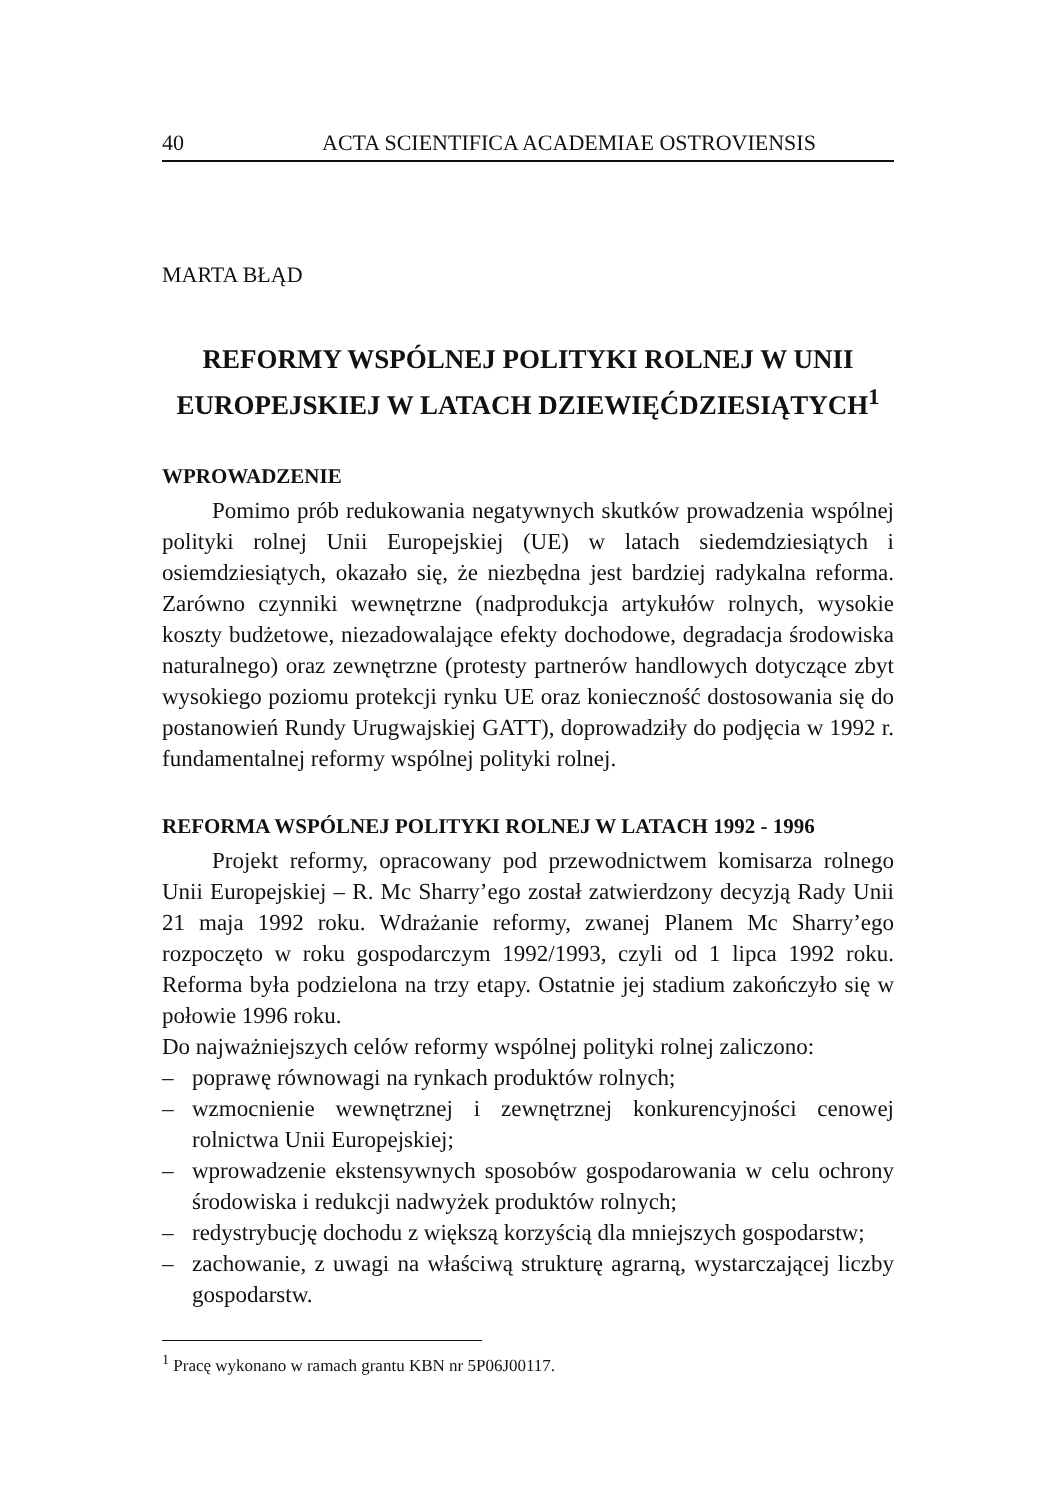40 ACTA SCIENTIFICA ACADEMIAE OSTROVIENSIS
MARTA BŁĄD
REFORMY WSPÓLNEJ POLITYKI ROLNEJ W UNII
EUROPEJSKIEJ W LATACH DZIEWIĘĆDZIESIĄTYCH<sup>1</sup>
WPROWADZENIE
Pomimo prób redukowania negatywnych skutków prowadzenia wspólnej polityki rolnej Unii Europejskiej (UE) w latach siedemdziesiątych i osiemdziesiątych, okazało się, że niezbędna jest bardziej radykalna reforma. Zarówno czynniki wewnętrzne (nadprodukcja artykułów rolnych, wysokie koszty budżetowe, niezadowalające efekty dochodowe, degradacja środowiska naturalnego) oraz zewnętrzne (protesty partnerów handlowych dotyczące zbyt wysokiego poziomu protekcji rynku UE oraz konieczność dostosowania się do postanowień Rundy Urugwajskiej GATT), doprowadziły do podjęcia w 1992 r. fundamentalnej reformy wspólnej polityki rolnej.
REFORMA WSPÓLNEJ POLITYKI ROLNEJ W LATACH 1992 - 1996
Projekt reformy, opracowany pod przewodnictwem komisarza rolnego Unii Europejskiej – R. Mc Sharry’ego został zatwierdzony decyzją Rady Unii 21 maja 1992 roku. Wdrażanie reformy, zwanej Planem Mc Sharry’ego rozpoczęto w roku gospodarczym 1992/1993, czyli od 1 lipca 1992 roku. Reforma była podzielona na trzy etapy. Ostatnie jej stadium zakończyło się w połowie 1996 roku.
Do najważniejszych celów reformy wspólnej polityki rolnej zaliczono:
– poprawę równowagi na rynkach produktów rolnych;
– wzmocnienie wewnętrznej i zewnętrznej konkurencyjności cenowej rolnictwa Unii Europejskiej;
– wprowadzenie ekstensywnych sposobów gospodarowania w celu ochrony środowiska i redukcji nadwyżek produktów rolnych;
– redystrybucję dochodu z większą korzyścią dla mniejszych gospodarstw;
– zachowanie, z uwagi na właściwą strukturę agrarną, wystarczającej liczby gospodarstw.
<sup>1</sup> Pracę wykonano w ramach grantu KBN nr 5P06J00117.